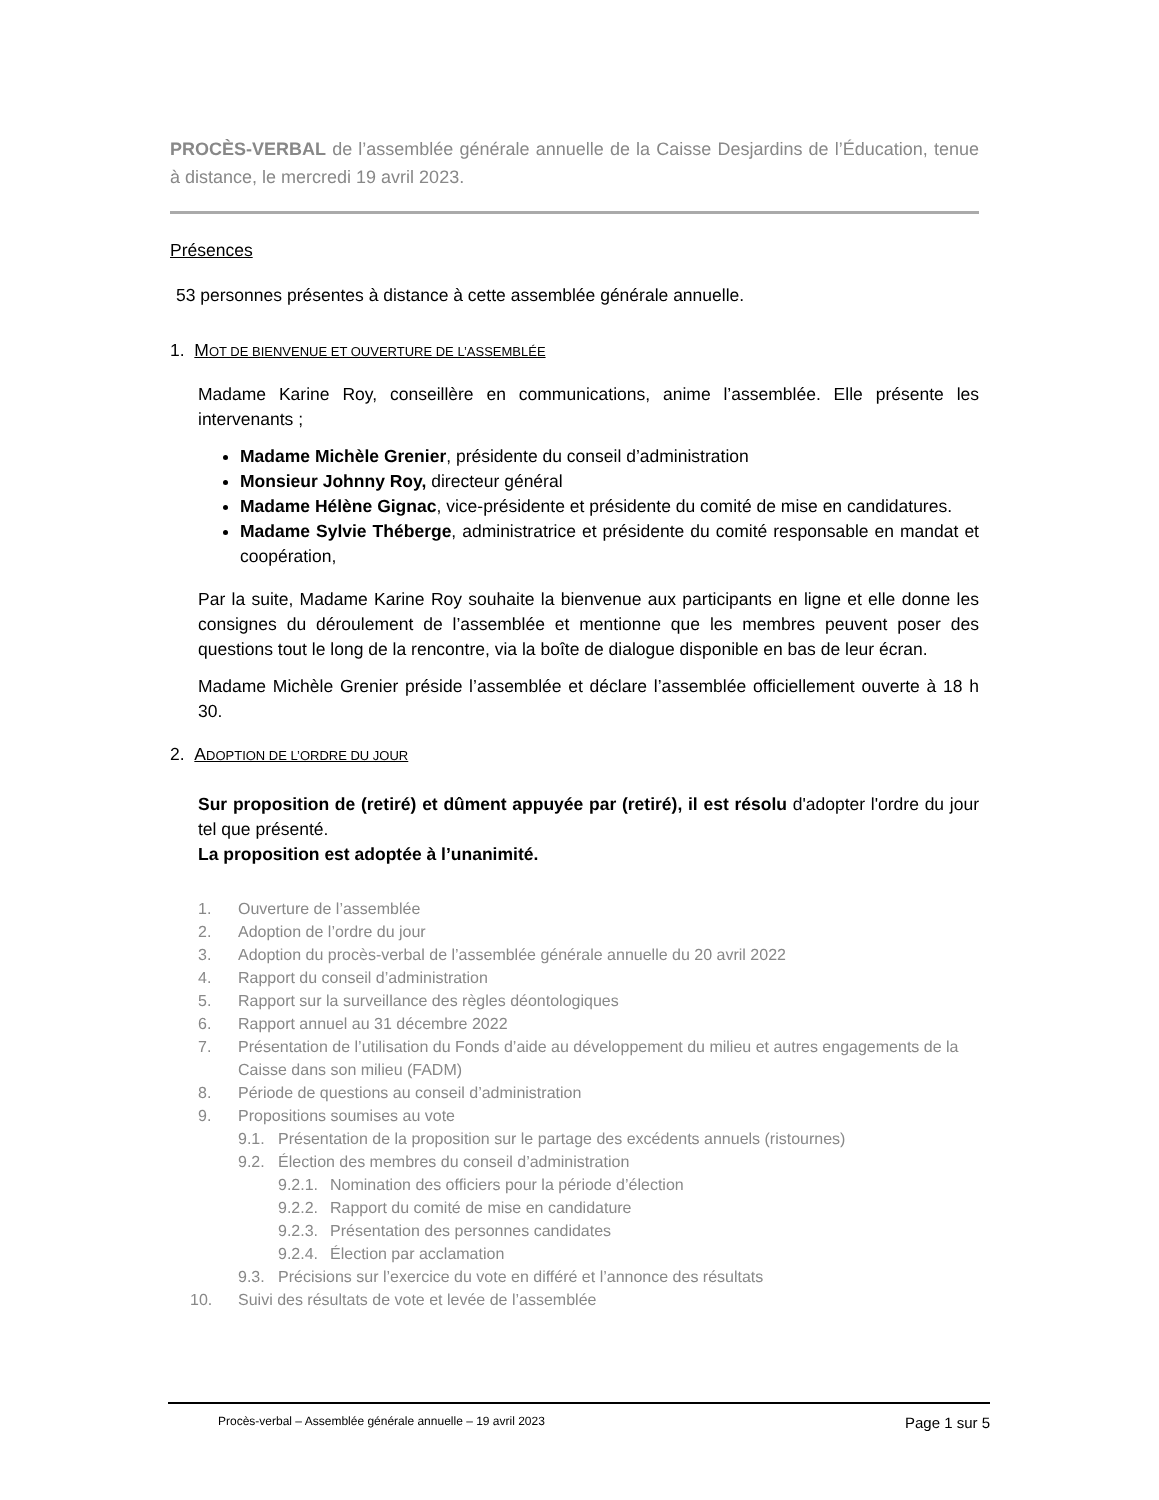PROCÈS-VERBAL de l’assemblée générale annuelle de la Caisse Desjardins de l’Éducation, tenue à distance, le mercredi 19 avril 2023.
Présences
53 personnes présentes à distance à cette assemblée générale annuelle.
1. MOT DE BIENVENUE ET OUVERTURE DE L’ASSEMBLÉE
Madame Karine Roy, conseillère en communications, anime l’assemblée. Elle présente les intervenants ;
Madame Michèle Grenier, présidente du conseil d’administration
Monsieur Johnny Roy, directeur général
Madame Hélène Gignac, vice-présidente et présidente du comité de mise en candidatures.
Madame Sylvie Théberge, administratrice et présidente du comité responsable en mandat et coopération,
Par la suite, Madame Karine Roy souhaite la bienvenue aux participants en ligne et elle donne les consignes du déroulement de l’assemblée et mentionne que les membres peuvent poser des questions tout le long de la rencontre, via la boîte de dialogue disponible en bas de leur écran.
Madame Michèle Grenier préside l’assemblée et déclare l’assemblée officiellement ouverte à 18 h 30.
2. ADOPTION DE L’ORDRE DU JOUR
Sur proposition de (retiré) et dûment appuyée par (retiré), il est résolu d'adopter l'ordre du jour tel que présenté.
La proposition est adoptée à l’unanimité.
1. Ouverture de l’assemblée
2. Adoption de l’ordre du jour
3. Adoption du procès-verbal de l’assemblée générale annuelle du 20 avril 2022
4. Rapport du conseil d’administration
5. Rapport sur la surveillance des règles déontologiques
6. Rapport annuel au 31 décembre 2022
7. Présentation de l’utilisation du Fonds d’aide au développement du milieu et autres engagements de la Caisse dans son milieu (FADM)
8. Période de questions au conseil d’administration
9. Propositions soumises au vote
9.1. Présentation de la proposition sur le partage des excédents annuels (ristournes)
9.2. Élection des membres du conseil d’administration
9.2.1. Nomination des officiers pour la période d’élection
9.2.2. Rapport du comité de mise en candidature
9.2.3. Présentation des personnes candidates
9.2.4. Élection par acclamation
9.3. Précisions sur l’exercice du vote en différé et l’annonce des résultats
10. Suivi des résultats de vote et levée de l’assemblée
Procès-verbal – Assemblée générale annuelle – 19 avril 2023 Page 1 sur 5